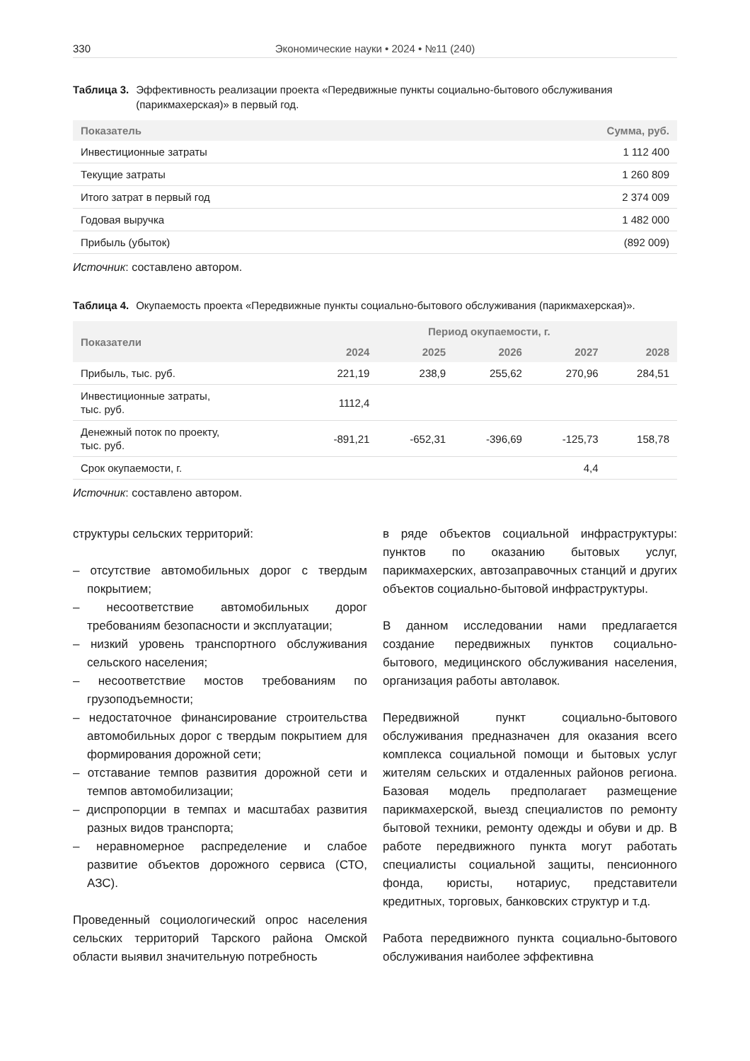330 Экономические науки • 2024 • №11 (240)
Таблица 3. Эффективность реализации проекта «Передвижные пункты социально-бытового обслуживания (парикмахерская)» в первый год.
| Показатель | Сумма, руб. |
| --- | --- |
| Инвестиционные затраты | 1 112 400 |
| Текущие затраты | 1 260 809 |
| Итого затрат в первый год | 2 374 009 |
| Годовая выручка | 1 482 000 |
| Прибыль (убыток) | (892 009) |
Источник: составлено автором.
Таблица 4. Окупаемость проекта «Передвижные пункты социально-бытового обслуживания (парикмахерская)».
| Показатели | Период окупаемости, г. | | | | |
| --- | --- | --- | --- | --- | --- |
| | 2024 | 2025 | 2026 | 2027 | 2028 |
| Прибыль, тыс. руб. | 221,19 | 238,9 | 255,62 | 270,96 | 284,51 |
| Инвестиционные затраты, тыс. руб. | 1112,4 | | | | |
| Денежный поток по проекту, тыс. руб. | -891,21 | -652,31 | -396,69 | -125,73 | 158,78 |
| Срок окупаемости, г. | | | | 4,4 | |
Источник: составлено автором.
структуры сельских территорий:
– отсутствие автомобильных дорог с твердым покрытием;
– несоответствие автомобильных дорог требованиям безопасности и эксплуатации;
– низкий уровень транспортного обслуживания сельского населения;
– несоответствие мостов требованиям по грузоподъемности;
– недостаточное финансирование строительства автомобильных дорог с твердым покрытием для формирования дорожной сети;
– отставание темпов развития дорожной сети и темпов автомобилизации;
– диспропорции в темпах и масштабах развития разных видов транспорта;
– неравномерное распределение и слабое развитие объектов дорожного сервиса (СТО, АЗС).
Проведенный социологический опрос населения сельских территорий Тарского района Омской области выявил значительную потребность
в ряде объектов социальной инфраструктуры: пунктов по оказанию бытовых услуг, парикмахерских, автозаправочных станций и других объектов социально-бытовой инфраструктуры.
В данном исследовании нами предлагается создание передвижных пунктов социально-бытового, медицинского обслуживания населения, организация работы автолавок.
Передвижной пункт социально-бытового обслуживания предназначен для оказания всего комплекса социальной помощи и бытовых услуг жителям сельских и отдаленных районов региона. Базовая модель предполагает размещение парикмахерской, выезд специалистов по ремонту бытовой техники, ремонту одежды и обуви и др. В работе передвижного пункта могут работать специалисты социальной защиты, пенсионного фонда, юристы, нотариус, представители кредитных, торговых, банковских структур и т.д.
Работа передвижного пункта социально-бытового обслуживания наиболее эффективна